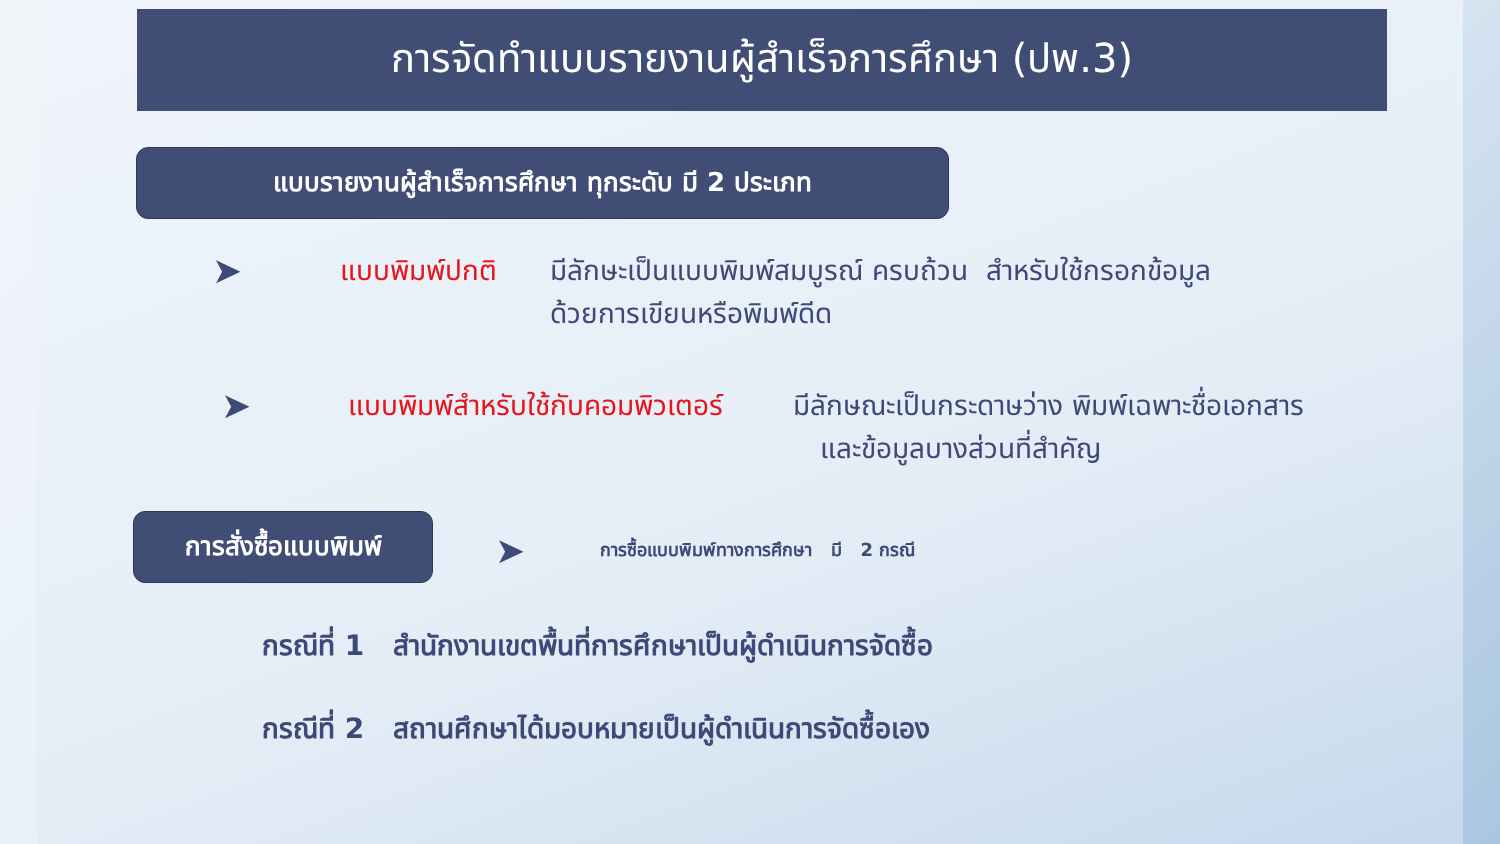การจัดทำแบบรายงานผู้สำเร็จการศึกษา (ปพ.3)
แบบรายงานผู้สำเร็จการศึกษา ทุกระดับ มี 2 ประเภท
➤ แบบพิมพ์ปกติ มีลักษะเป็นแบบพิมพ์สมบูรณ์ ครบถ้วน สำหรับใช้กรอกข้อมูล
ด้วยการเขียนหรือพิมพ์ดีด
➤ แบบพิมพ์สำหรับใช้กับคอมพิวเตอร์ มีลักษณะเป็นกระดาษว่าง พิมพ์เฉพาะชื่อเอกสาร
และข้อมูลบางส่วนที่สำคัญ
การสั่งซื้อแบบพิมพ์
➤ การซื้อแบบพิมพ์ทางการศึกษา มี 2 กรณี
กรณีที่ 1 สำนักงานเขตพื้นที่การศึกษาเป็นผู้ดำเนินการจัดซื้อ
กรณีที่ 2 สถานศึกษาได้มอบหมายเป็นผู้ดำเนินการจัดซื้อเอง